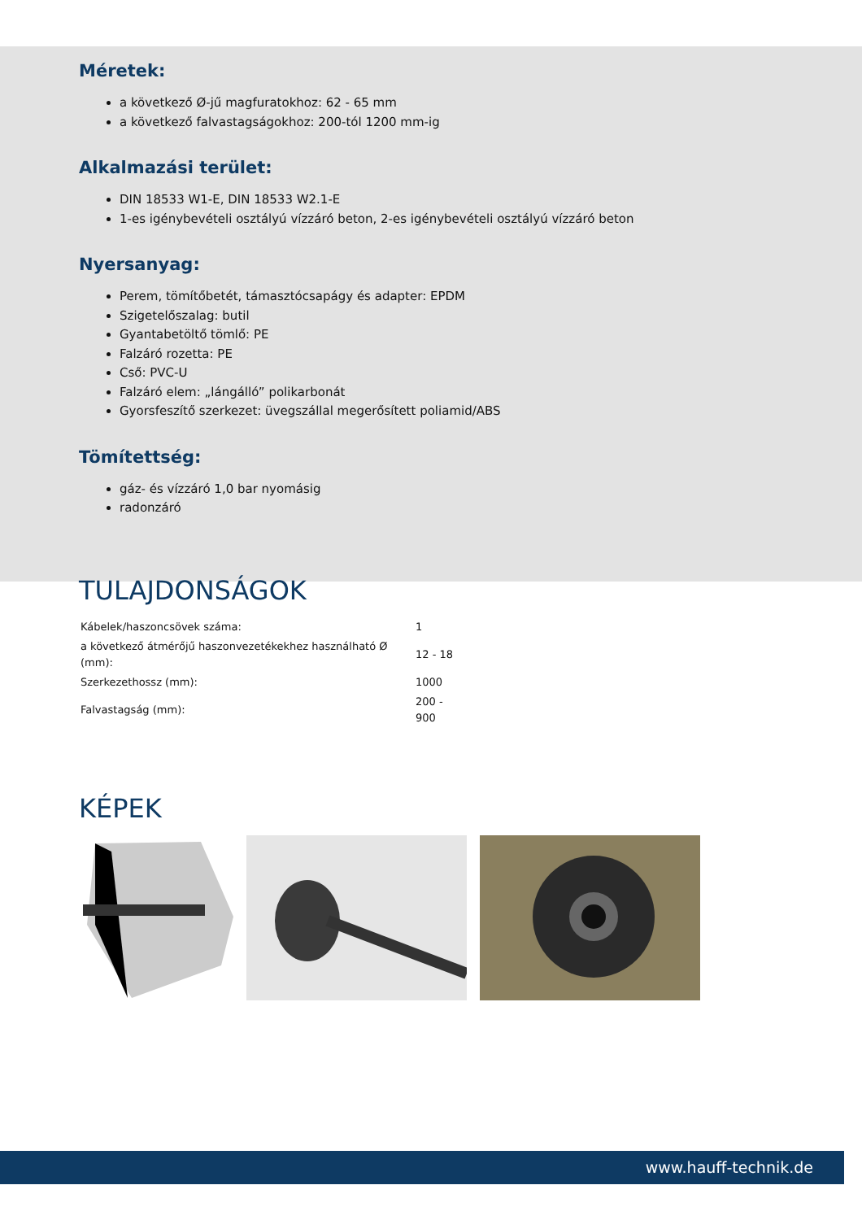Méretek:
a következő Ø-jű magfuratokhoz: 62 - 65 mm
a következő falvastagságokhoz: 200-tól 1200 mm-ig
Alkalmazási terület:
DIN 18533 W1-E, DIN 18533 W2.1-E
1-es igénybevételi osztályú vízzáró beton, 2-es igénybevételi osztályú vízzáró beton
Nyersanyag:
Perem, tömítőbetét, támasztócsapágy és adapter: EPDM
Szigetelőszalag: butil
Gyantabetöltő tömlő: PE
Falzáró rozetta: PE
Cső: PVC-U
Falzáró elem: „lángálló” polikarbonát
Gyorsfeszítő szerkezet: üvegszállal megerősített poliamid/ABS
Tömítettség:
gáz- és vízzáró 1,0 bar nyomásig
radonzáró
TULAJDONSÁGOK
| Kábelek/haszoncsövek száma: | 1 |
| a következő átmérőjű haszonvezetékekhez használható Ø (mm): | 12 - 18 |
| Szerkezethossz (mm): | 1000 |
| Falvastagság (mm): | 200 - 900 |
KÉPEK
www.hauff-technik.de